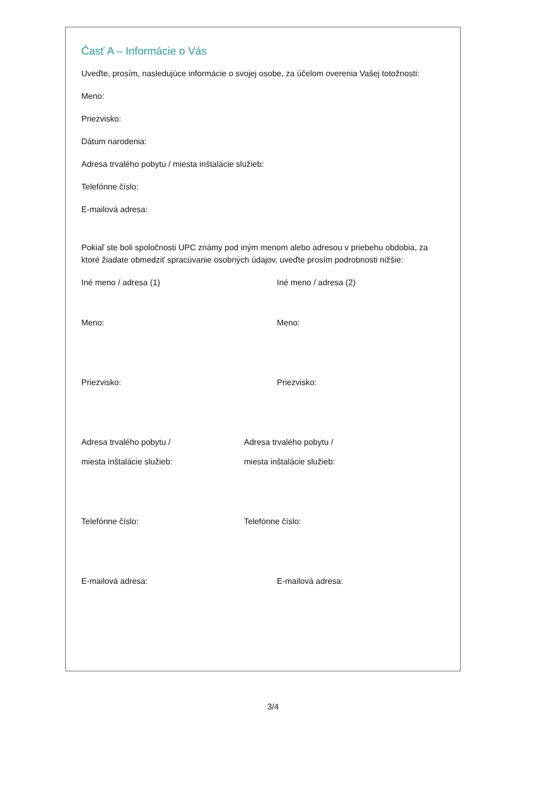Časť A – Informácie o Vás
Uveďte, prosím, nasledujúce informácie o svojej osobe, za účelom overenia Vašej totožnosti:
Meno:
Priezvisko:
Dátum narodenia:
Adresa trvalého pobytu / miesta inštalácie služieb:
Telefónne číslo:
E-mailová adresa:
Pokiaľ ste boli spoločnosti UPC známy pod iným menom alebo adresou v priebehu obdobia, za ktoré žiadate obmedziť spracúvanie osobných údajov, uveďte prosím podrobnosti nižšie:
Iné meno / adresa (1) Iné meno / adresa (2)
Meno: Meno:
Priezvisko: Priezvisko:
Adresa trvalého pobytu / Adresa trvalého pobytu /
miesta inštalácie služieb: miesta inštalácie služieb:
Telefónne číslo: Telefónne číslo:
E-mailová adresa: E-mailová adresa:
3/4